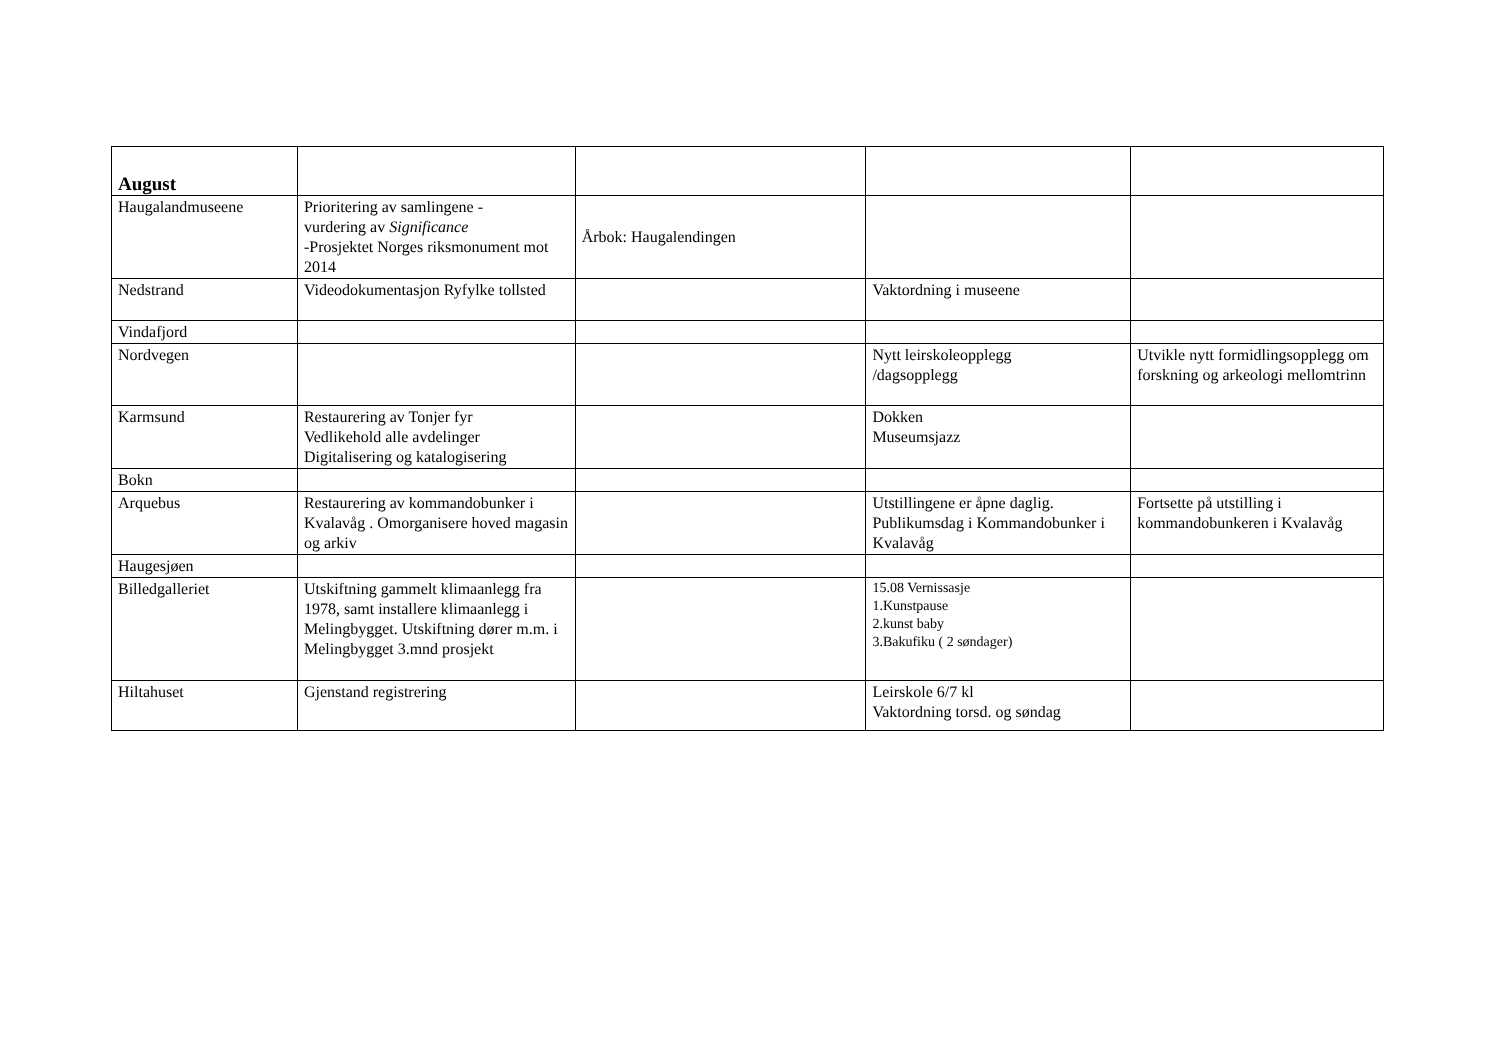| August | | | | |
| --- | --- | --- | --- | --- |
| Haugalandmuseene | Prioritering av samlingene - vurdering av Significance -Prosjektet Norges riksmonument mot 2014 | Årbok: Haugalendingen | | |
| Nedstrand | Videodokumentasjon Ryfylke tollsted | | Vaktordning i museene | |
| Vindafjord | | | | |
| Nordvegen | | | Nytt leirskoleopplegg /dagsopplegg | Utvikle nytt formidlingsopplegg om forskning og arkeologi mellomtrinn |
| Karmsund | Restaurering av Tonjer fyr Vedlikehold alle avdelinger Digitalisering og katalogisering | | Dokken Museumsjazz | |
| Bokn | | | | |
| Arquebus | Restaurering av kommandobunker i Kvalavåg . Omorganisere hoved magasin og arkiv | | Utstillingene er åpne daglig. Publikumsdag i Kommandobunker i Kvalavåg | Fortsette på utstilling i kommandobunkeren i Kvalavåg |
| Haugesjøen | | | | |
| Billedgalleriet | Utskiftning gammelt klimaanlegg fra 1978, samt installere klimaanlegg i Melingbygget. Utskiftning dører m.m. i Melingbygget 3.mnd prosjekt | | 15.08 Vernissasje 1.Kunstpause 2.kunst baby 3.Bakufiku ( 2 søndager) | |
| Hiltahuset | Gjenstand registrering | | Leirskole 6/7 kl Vaktordning torsd. og søndag | |